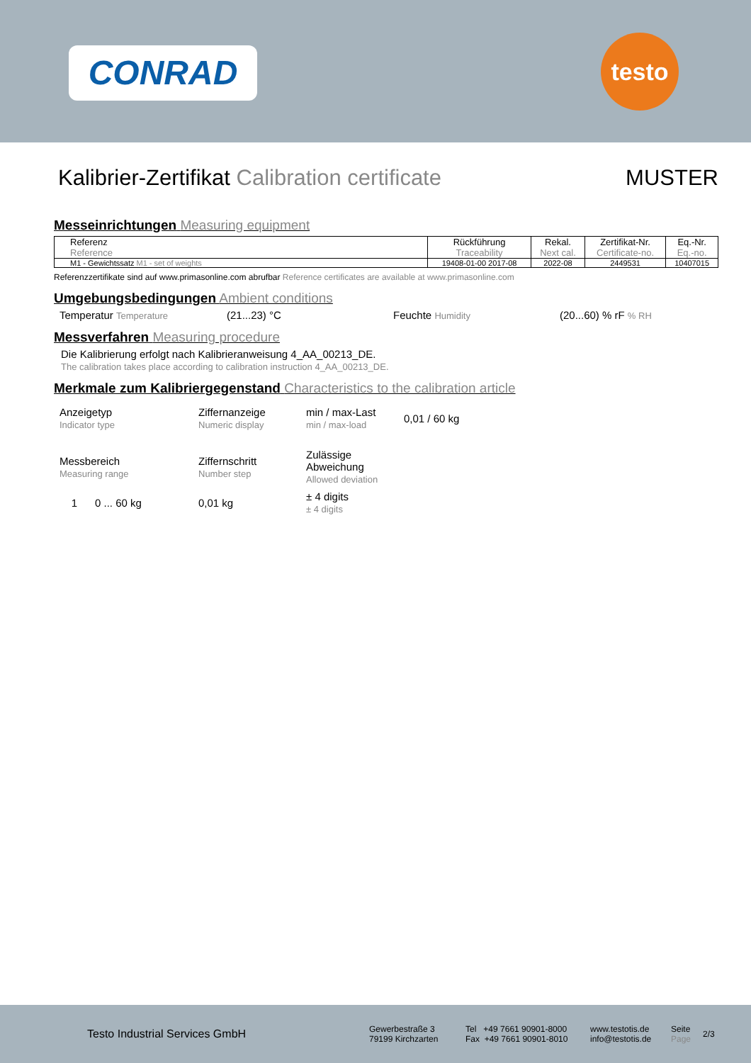CONRAD testo
Kalibrier-Zertifikat Calibration certificate MUSTER
Messeinrichtungen Measuring equipment
| Referenz Reference | Rückführung Traceability | Rekal. Next cal. | Zertifikat-Nr. Certificate-no. | Eq.-Nr. Eq.-no. |
| M1 - Gewichtssatz M1 - set of weights | 19408-01-00 2017-08 | 2022-08 | 2449531 | 10407015 |
Referenzzertifikate sind auf www.primasonline.com abrufbar Reference certificates are available at www.primasonline.com
Umgebungsbedingungen Ambient conditions
Temperatur Temperature (21...23) °C Feuchte Humidity (20...60) % rF % RH
Messverfahren Measuring procedure
Die Kalibrierung erfolgt nach Kalibrieranweisung 4_AA_00213_DE.
The calibration takes place according to calibration instruction 4_AA_00213_DE.
Merkmale zum Kalibriergegenstand Characteristics to the calibration article
Anzeigetyp
Indicator type Ziffernanzeige
Numeric display min / max-Last
min / max-load 0,01 / 60 kg
Messbereich
Measuring range Ziffernschritt
Number step Zulässige
Abweichung
Allowed deviation
1 0 ... 60 kg 0,01 kg ± 4 digits
± 4 digits
Testo Industrial Services GmbH Gewerbestraße 3
79199 Kirchzarten Tel +49 7661 90901-8000
Fax +49 7661 90901-8010 www.testotis.de
info@testotis.de Seite
Page 2/3